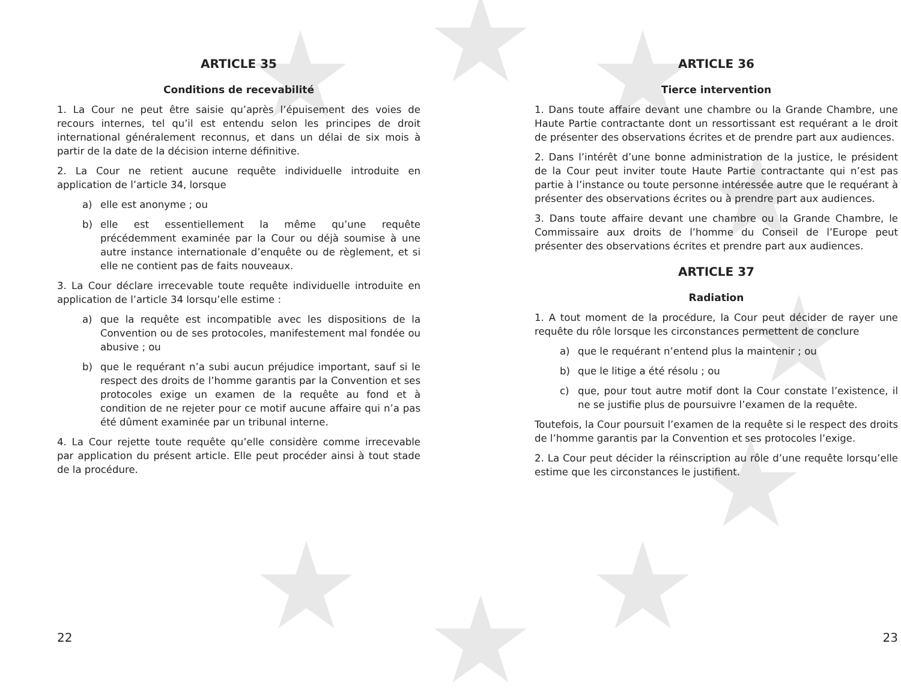ARTICLE 35
Conditions de recevabilité
1. La Cour ne peut être saisie qu’après l’épuisement des voies de recours internes, tel qu’il est entendu selon les principes de droit international généralement reconnus, et dans un délai de six mois à partir de la date de la décision interne définitive.
2. La Cour ne retient aucune requête individuelle introduite en application de l’article 34, lorsque
a) elle est anonyme ; ou
b) elle est essentiellement la même qu’une requête précédemment examinée par la Cour ou déjà soumise à une autre instance internationale d’enquête ou de règlement, et si elle ne contient pas de faits nouveaux.
3. La Cour déclare irrecevable toute requête individuelle introduite en application de l’article 34 lorsqu’elle estime :
a) que la requête est incompatible avec les dispositions de la Convention ou de ses protocoles, manifestement mal fondée ou abusive ; ou
b) que le requérant n’a subi aucun préjudice important, sauf si le respect des droits de l’homme garantis par la Convention et ses protocoles exige un examen de la requête au fond et à condition de ne rejeter pour ce motif aucune affaire qui n’a pas été dûment examinée par un tribunal interne.
4. La Cour rejette toute requête qu’elle considère comme irrecevable par application du présent article. Elle peut procéder ainsi à tout stade de la procédure.
22
ARTICLE 36
Tierce intervention
1. Dans toute affaire devant une chambre ou la Grande Chambre, une Haute Partie contractante dont un ressortissant est requérant a le droit de présenter des observations écrites et de prendre part aux audiences.
2. Dans l’intérêt d’une bonne administration de la justice, le président de la Cour peut inviter toute Haute Partie contractante qui n’est pas partie à l’instance ou toute personne intéressée autre que le requérant à présenter des observations écrites ou à prendre part aux audiences.
3. Dans toute affaire devant une chambre ou la Grande Chambre, le Commissaire aux droits de l’homme du Conseil de l’Europe peut présenter des observations écrites et prendre part aux audiences.
ARTICLE 37
Radiation
1. A tout moment de la procédure, la Cour peut décider de rayer une requête du rôle lorsque les circonstances permettent de conclure
a) que le requérant n’entend plus la maintenir ; ou
b) que le litige a été résolu ; ou
c) que, pour tout autre motif dont la Cour constate l’existence, il ne se justifie plus de poursuivre l’examen de la requête.
Toutefois, la Cour poursuit l’examen de la requête si le respect des droits de l’homme garantis par la Convention et ses protocoles l’exige.
2. La Cour peut décider la réinscription au rôle d’une requête lorsqu’elle estime que les circonstances le justifient.
23